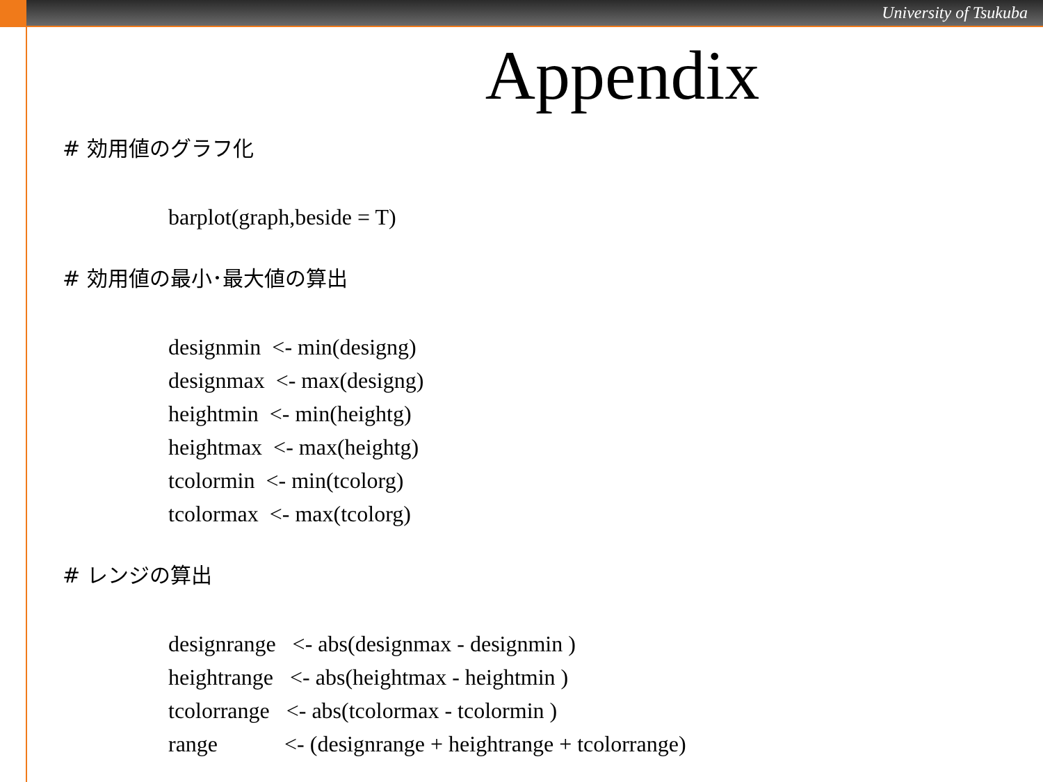University of Tsukuba
Appendix
# 効用値のグラフ化
barplot(graph,beside = T)
# 効用値の最小･最大値の算出
designmin  <- min(designg)
designmax  <- max(designg)
heightmin  <- min(heightg)
heightmax  <- max(heightg)
tcolormin  <- min(tcolorg)
tcolormax  <- max(tcolorg)
# レンジの算出
designrange   <- abs(designmax - designmin )
heightrange   <- abs(heightmax - heightmin )
tcolorrange   <- abs(tcolormax - tcolormin )
range            <- (designrange + heightrange + tcolorrange)